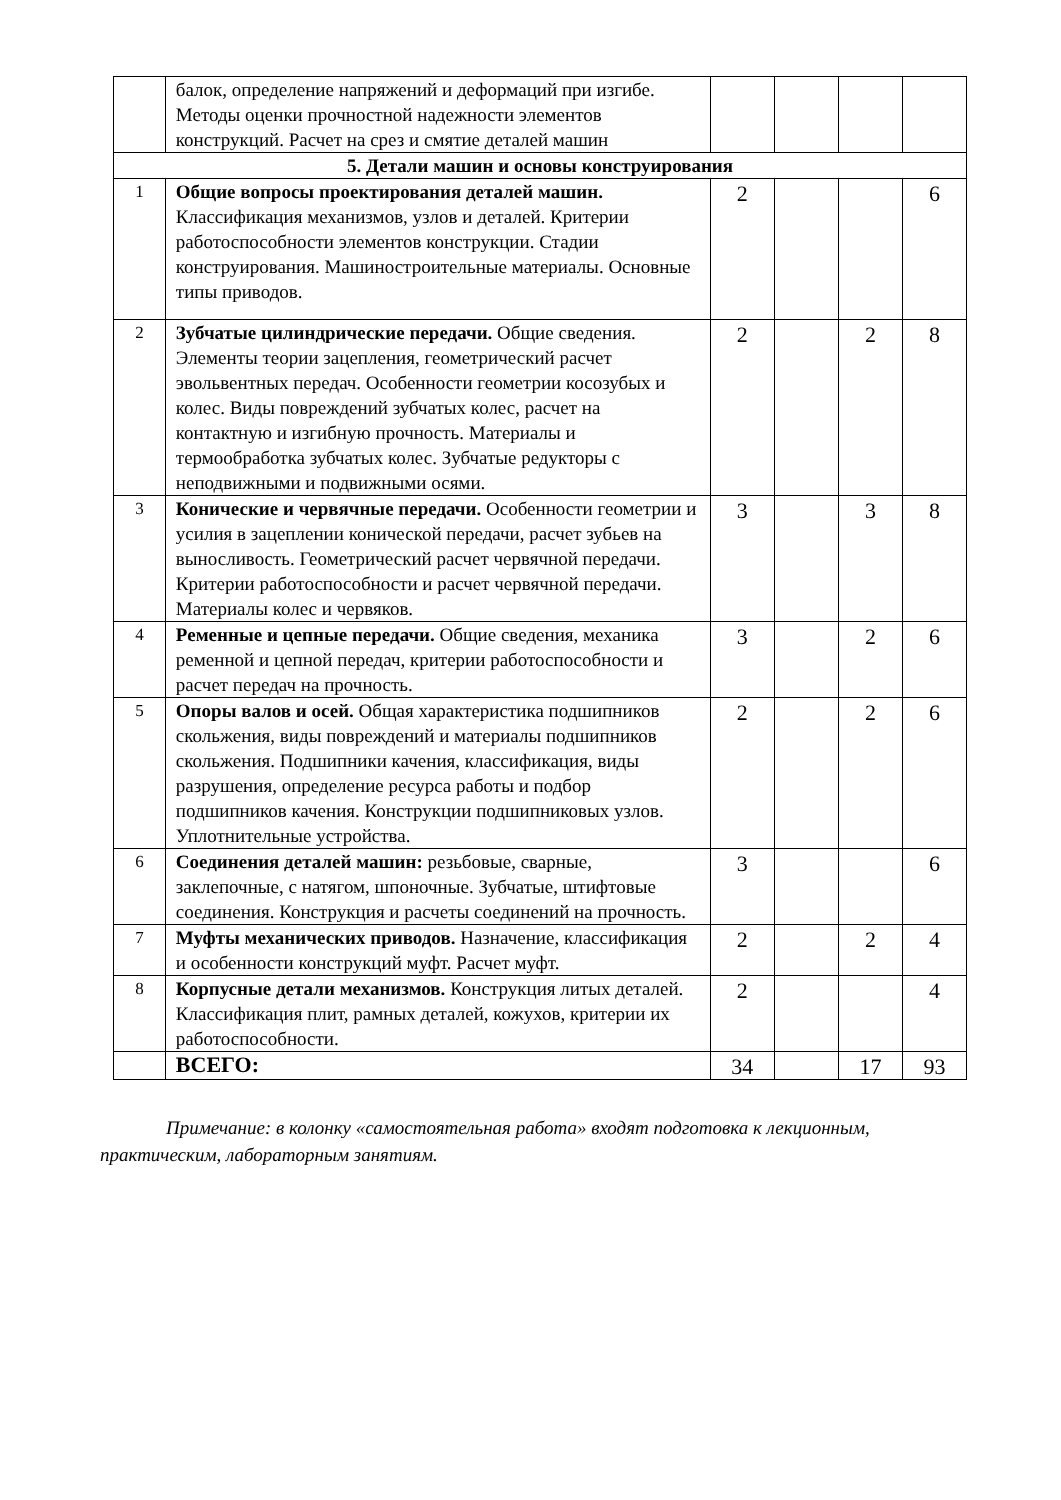| | балок, определение напряжений и деформаций при изгибе. Методы оценки прочностной надежности элементов конструкций. Расчет на срез и смятие деталей машин | | | | |
| 5. Детали машин и основы конструирования | | | | | |
| 1 | Общие вопросы проектирования деталей машин. Классификация механизмов, узлов и деталей. Критерии работоспособности элементов конструкции. Стадии конструирования. Машиностроительные материалы. Основные типы приводов. | 2 | | | 6 |
| 2 | Зубчатые цилиндрические передачи. Общие сведения. Элементы теории зацепления, геометрический расчет эвольвентных передач. Особенности геометрии косозубых и колес. Виды повреждений зубчатых колес, расчет на контактную и изгибную прочность. Материалы и термообработка зубчатых колес. Зубчатые редукторы с неподвижными и подвижными осями. | 2 | | 2 | 8 |
| 3 | Конические и червячные передачи. Особенности геометрии и усилия в зацеплении конической передачи, расчет зубьев на выносливость. Геометрический расчет червячной передачи. Критерии работоспособности и расчет червячной передачи. Материалы колес и червяков. | 3 | | 3 | 8 |
| 4 | Ременные и цепные передачи. Общие сведения, механика ременной и цепной передач, критерии работоспособности и расчет передач на прочность. | 3 | | 2 | 6 |
| 5 | Опоры валов и осей. Общая характеристика подшипников скольжения, виды повреждений и материалы подшипников скольжения. Подшипники качения, классификация, виды разрушения, определение ресурса работы и подбор подшипников качения. Конструкции подшипниковых узлов. Уплотнительные устройства. | 2 | | 2 | 6 |
| 6 | Соединения деталей машин: резьбовые, сварные, заклепочные, с натягом, шпоночные. Зубчатые, штифтовые соединения. Конструкция и расчеты соединений на прочность. | 3 | | | 6 |
| 7 | Муфты механических приводов. Назначение, классификация и особенности конструкций муфт. Расчет муфт. | 2 | | 2 | 4 |
| 8 | Корпусные детали механизмов. Конструкция литых деталей. Классификация плит, рамных деталей, кожухов, критерии их работоспособности. | 2 | | | 4 |
| | ВСЕГО: | 34 | | 17 | 93 |
Примечание: в колонку «самостоятельная работа» входят подготовка к лекционным, практическим, лабораторным занятиям.